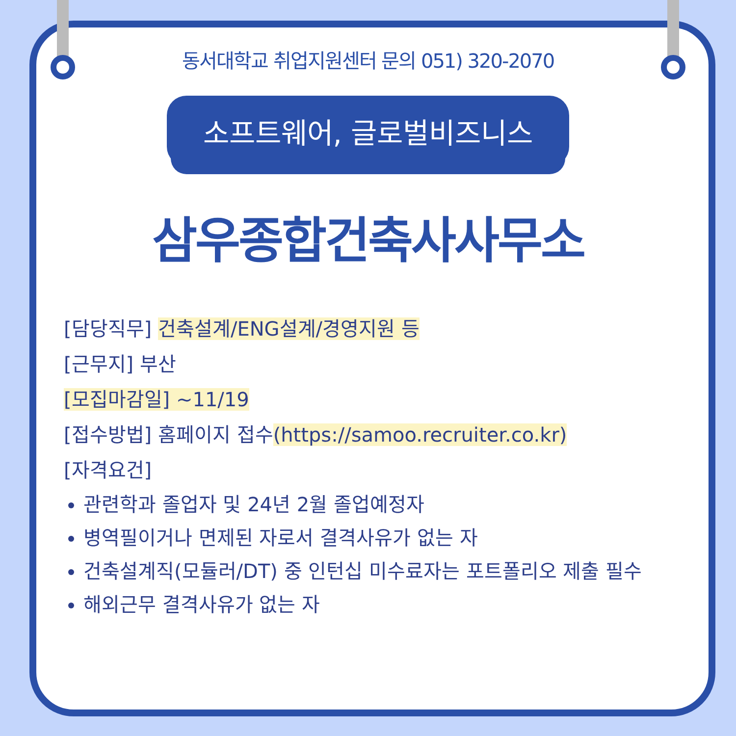동서대학교 취업지원센터 문의 051) 320-2070
소프트웨어, 글로벌비즈니스
삼우종합건축사사무소
[담당직무] 건축설계/ENG설계/경영지원 등
[근무지] 부산
[모집마감일] ~11/19
[접수방법] 홈페이지 접수(https://samoo.recruiter.co.kr)
[자격요건]
관련학과 졸업자 및 24년 2월 졸업예정자
병역필이거나 면제된 자로서 결격사유가 없는 자
건축설계직(모듈러/DT) 중 인턴십 미수료자는 포트폴리오 제출 필수
해외근무 결격사유가 없는 자